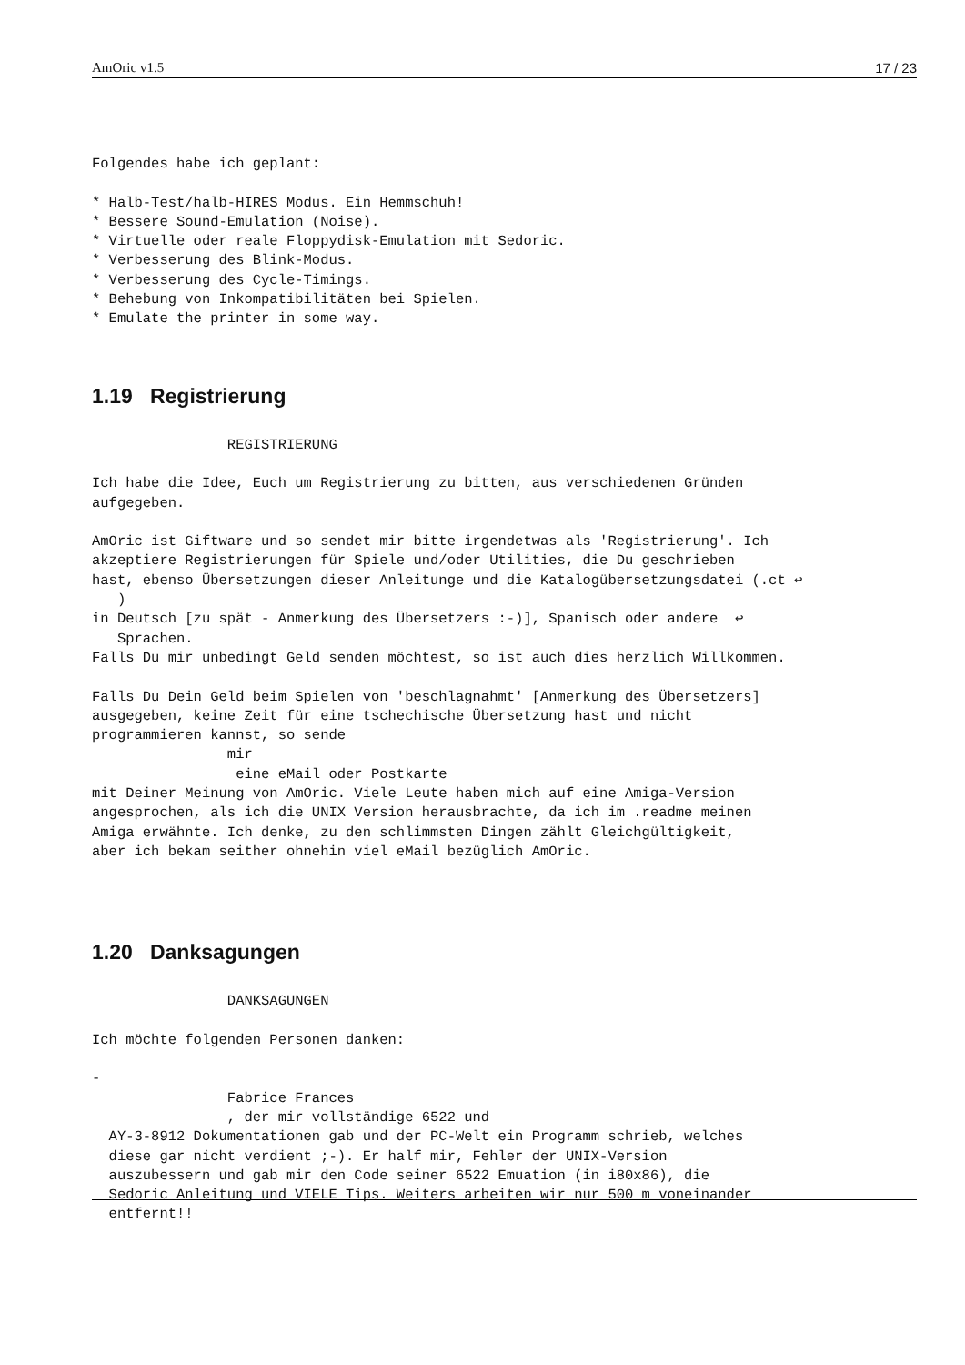AmOric v1.5 17 / 23
Folgendes habe ich geplant:

* Halb-Test/halb-HIRES Modus. Ein Hemmschuh!
* Bessere Sound-Emulation (Noise).
* Virtuelle oder reale Floppydisk-Emulation mit Sedoric.
* Verbesserung des Blink-Modus.
* Verbesserung des Cycle-Timings.
* Behebung von Inkompatibilitäten bei Spielen.
* Emulate the printer in some way.
1.19 Registrierung
                REGISTRIERUNG

Ich habe die Idee, Euch um Registrierung zu bitten, aus verschiedenen Gründen
aufgegeben.

AmOric ist Giftware und so sendet mir bitte irgendetwas als 'Registrierung'. Ich
akzeptiere Registrierungen für Spiele und/oder Utilities, die Du geschrieben
hast, ebenso Übersetzungen dieser Anleitunge und die Katalogübersetzungsdatei (.ct ↩
   )
in Deutsch [zu spät - Anmerkung des Übersetzers :-)], Spanisch oder andere  ↩
   Sprachen.
Falls Du mir unbedingt Geld senden möchtest, so ist auch dies herzlich Willkommen.

Falls Du Dein Geld beim Spielen von 'beschlagnahmt' [Anmerkung des Übersetzers]
ausgegeben, keine Zeit für eine tschechische Übersetzung hast und nicht
programmieren kannst, so sende
                mir
                 eine eMail oder Postkarte
mit Deiner Meinung von AmOric. Viele Leute haben mich auf eine Amiga-Version
angesprochen, als ich die UNIX Version herausbrachte, da ich im .readme meinen
Amiga erwähnte. Ich denke, zu den schlimmsten Dingen zählt Gleichgültigkeit,
aber ich bekam seither ohnehin viel eMail bezüglich AmOric.
1.20 Danksagungen
                DANKSAGUNGEN

Ich möchte folgenden Personen danken:

-
                Fabrice Frances
                , der mir vollständige 6522 und
  AY-3-8912 Dokumentationen gab und der PC-Welt ein Programm schrieb, welches
  diese gar nicht verdient ;-). Er half mir, Fehler der UNIX-Version
  auszubessern und gab mir den Code seiner 6522 Emuation (in i80x86), die
  Sedoric Anleitung und VIELE Tips. Weiters arbeiten wir nur 500 m voneinander
  entfernt!!